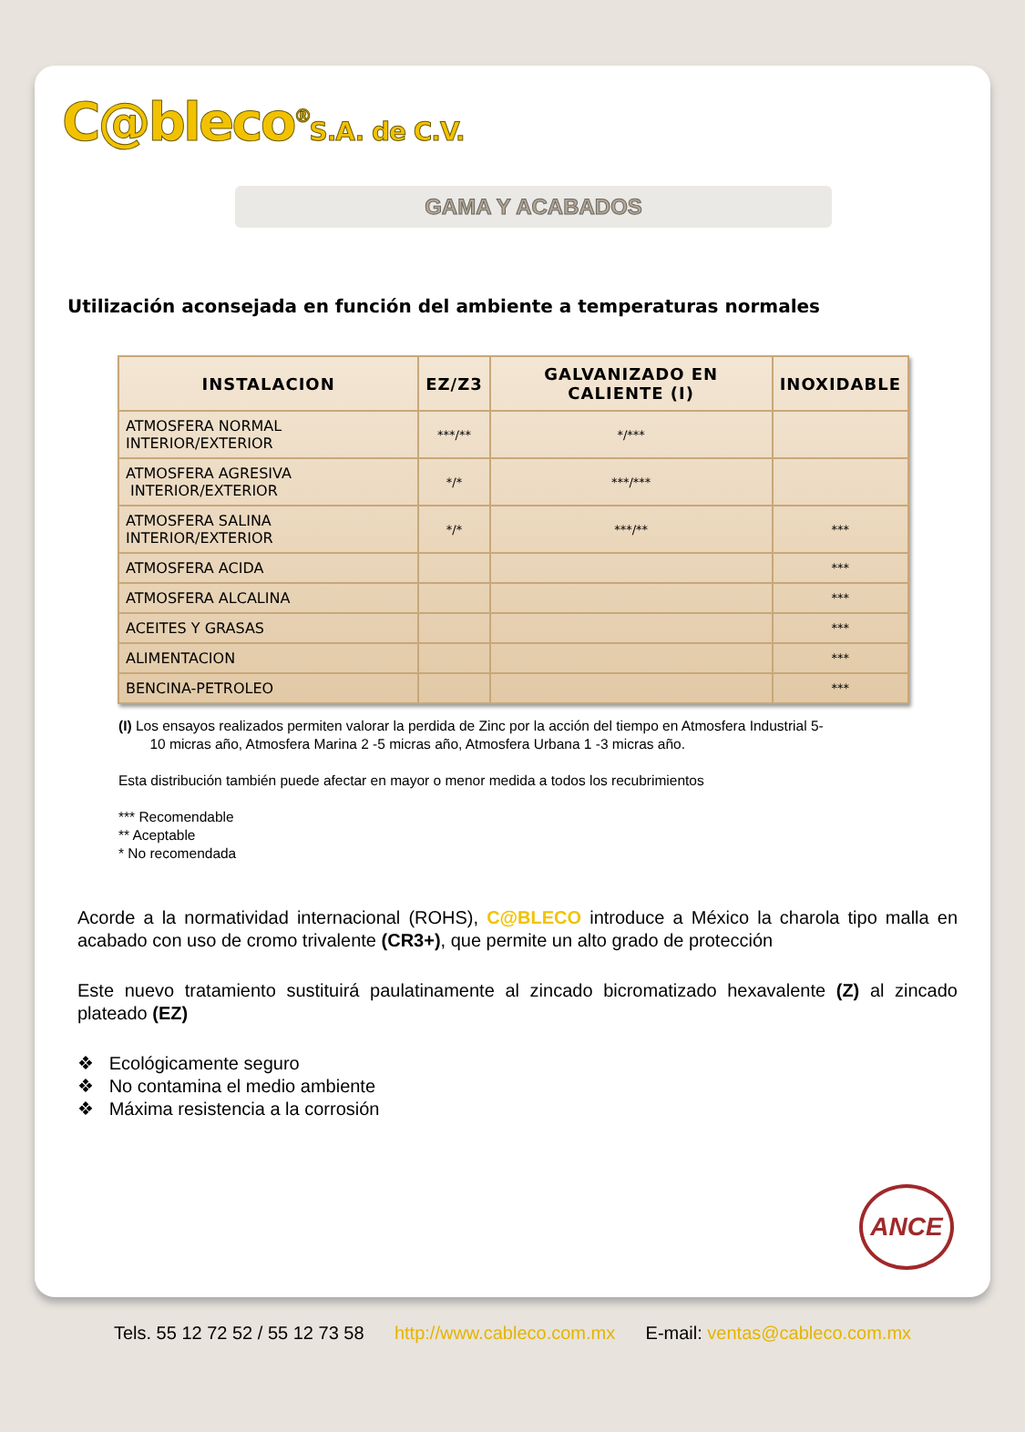C@bleco<sup>®</sup>S.A. de C.V.
GAMA Y ACABADOS
Utilización aconsejada en función del ambiente a temperaturas normales
| INSTALACION | EZ/Z3 | GALVANIZADO EN CALIENTE (I) | INOXIDABLE |
| --- | --- | --- | --- |
| ATMOSFERA NORMAL INTERIOR/EXTERIOR | ***/** | */*** | |
| ATMOSFERA AGRESIVA INTERIOR/EXTERIOR | */* | ***/*** | |
| ATMOSFERA SALINA INTERIOR/EXTERIOR | */* | ***/** | *** |
| ATMOSFERA ACIDA | | | *** |
| ATMOSFERA ALCALINA | | | *** |
| ACEITES Y GRASAS | | | *** |
| ALIMENTACION | | | *** |
| BENCINA-PETROLEO | | | *** |
(I) Los ensayos realizados permiten valorar la perdida de Zinc por la acción del tiempo en Atmosfera Industrial 5-
10 micras año, Atmosfera Marina 2 -5 micras año, Atmosfera Urbana 1 -3 micras año.
Esta distribución también puede afectar en mayor o menor medida a todos los recubrimientos
*** Recomendable
** Aceptable
* No recomendada
Acorde a la normatividad internacional (ROHS), C@BLECO introduce a México la charola tipo malla en acabado con uso de cromo trivalente (CR3+), que permite un alto grado de protección
Este nuevo tratamiento sustituirá paulatinamente al zincado bicromatizado hexavalente (Z) al zincado plateado (EZ)
❖ Ecológicamente seguro
❖ No contamina el medio ambiente
❖ Máxima resistencia a la corrosión
ANCE
Tels. 55 12 72 52 / 55 12 73 58 http://www.cableco.com.mx E-mail: ventas@cableco.com.mx